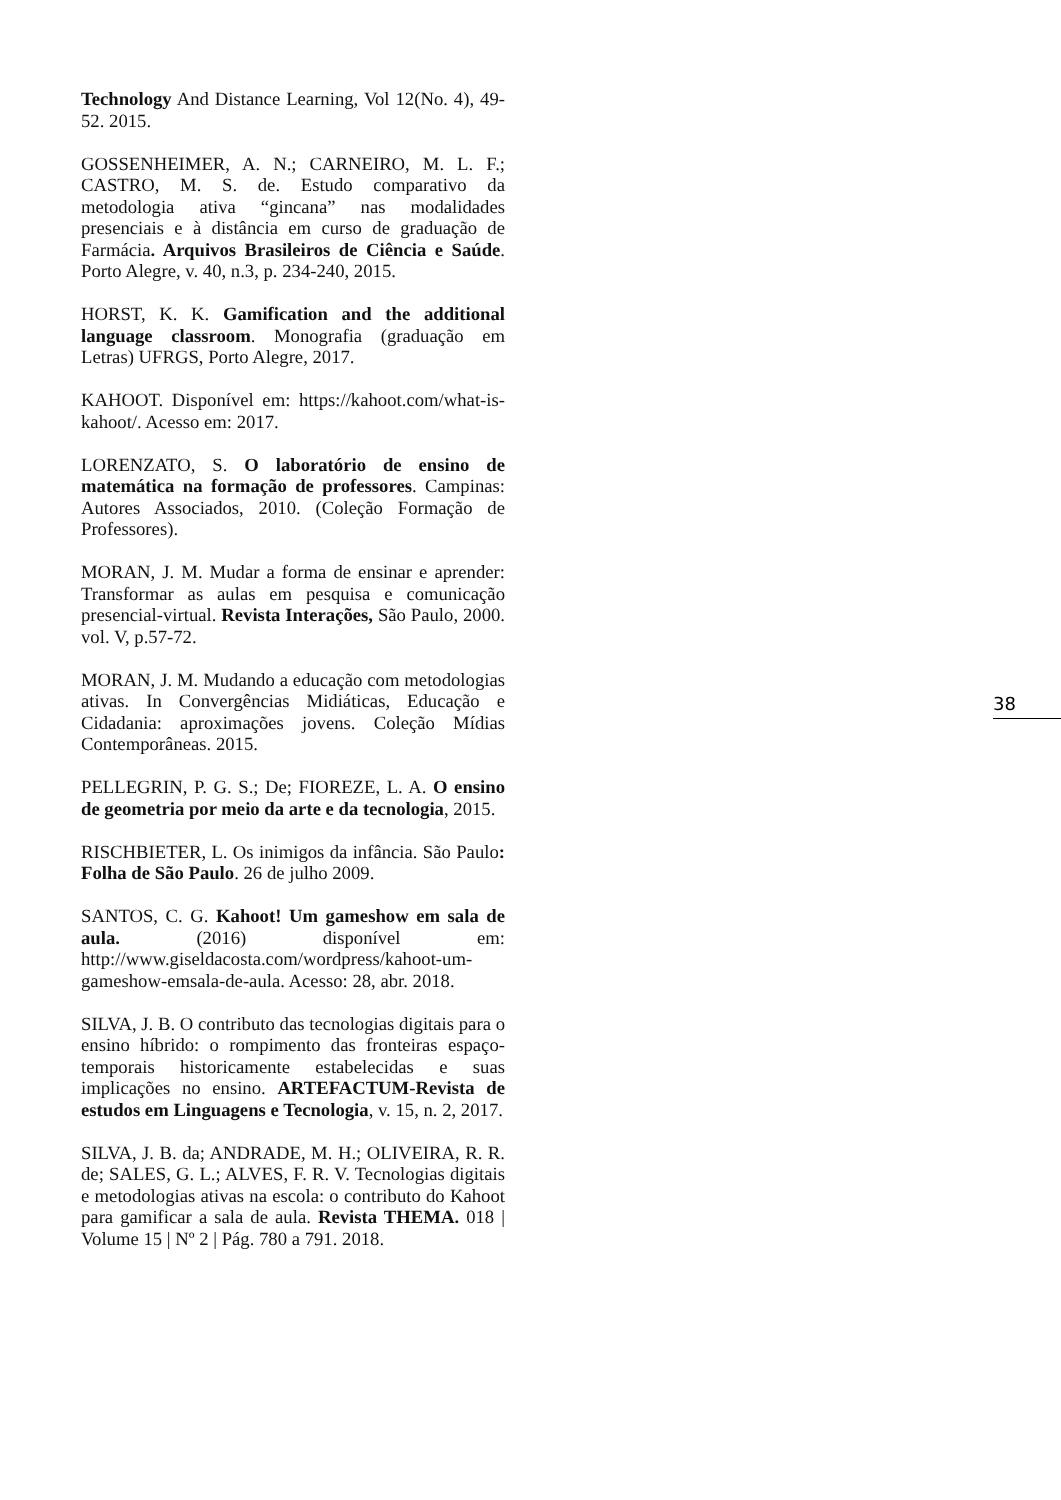Technology And Distance Learning, Vol 12(No. 4), 49-52. 2015.
GOSSENHEIMER, A. N.; CARNEIRO, M. L. F.; CASTRO, M. S. de. Estudo comparativo da metodologia ativa “gincana” nas modalidades presenciais e à distância em curso de graduação de Farmácia. Arquivos Brasileiros de Ciência e Saúde. Porto Alegre, v. 40, n.3, p. 234-240, 2015.
HORST, K. K. Gamification and the additional language classroom. Monografia (graduação em Letras) UFRGS, Porto Alegre, 2017.
KAHOOT. Disponível em: https://kahoot.com/what-is-kahoot/. Acesso em: 2017.
LORENZATO, S. O laboratório de ensino de matemática na formação de professores. Campinas: Autores Associados, 2010. (Coleção Formação de Professores).
MORAN, J. M. Mudar a forma de ensinar e aprender: Transformar as aulas em pesquisa e comunicação presencial-virtual. Revista Interações, São Paulo, 2000. vol. V, p.57-72.
MORAN, J. M. Mudando a educação com metodologias ativas. In Convergências Midiáticas, Educação e Cidadania: aproximações jovens. Coleção Mídias Contemporâneas. 2015.
PELLEGRIN, P. G. S.; De; FIOREZE, L. A. O ensino de geometria por meio da arte e da tecnologia, 2015.
RISCHBIETER, L. Os inimigos da infância. São Paulo: Folha de São Paulo. 26 de julho 2009.
SANTOS, C. G. Kahoot! Um gameshow em sala de aula. (2016) disponível em: http://www.giseldacosta.com/wordpress/kahoot-um-gameshow-emsala-de-aula. Acesso: 28, abr. 2018.
SILVA, J. B. O contributo das tecnologias digitais para o ensino híbrido: o rompimento das fronteiras espaço-temporais historicamente estabelecidas e suas implicações no ensino. ARTEFACTUM-Revista de estudos em Linguagens e Tecnologia, v. 15, n. 2, 2017.
SILVA, J. B. da; ANDRADE, M. H.; OLIVEIRA, R. R. de; SALES, G. L.; ALVES, F. R. V. Tecnologias digitais e metodologias ativas na escola: o contributo do Kahoot para gamificar a sala de aula. Revista THEMA. 018 | Volume 15 | Nº 2 | Pág. 780 a 791. 2018.
38